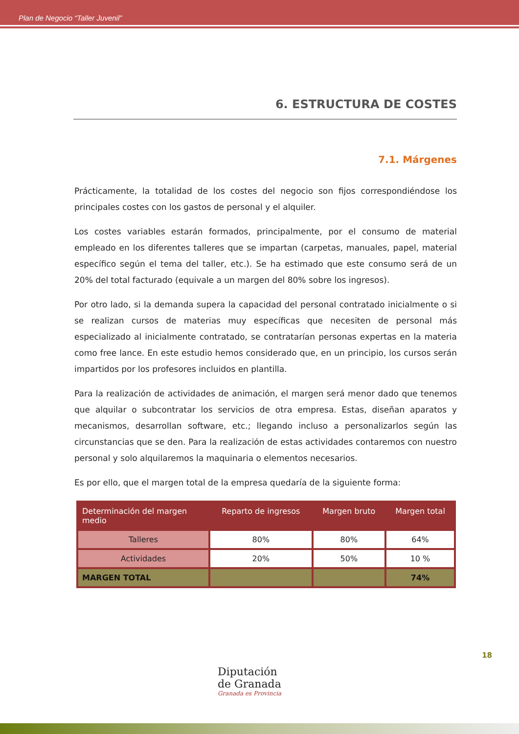Plan de Negocio “Taller Juvenil”
6. ESTRUCTURA DE COSTES
7.1. Márgenes
Prácticamente, la totalidad de los costes del negocio son fijos correspondiéndose los principales costes con los gastos de personal y el alquiler.
Los costes variables estarán formados, principalmente, por el consumo de material empleado en los diferentes talleres que se impartan (carpetas, manuales, papel, material específico según el tema del taller, etc.). Se ha estimado que este consumo será de un 20% del total facturado (equivale a un margen del 80% sobre los ingresos).
Por otro lado, si la demanda supera la capacidad del personal contratado inicialmente o si se realizan cursos de materias muy específicas que necesiten de personal más especializado al inicialmente contratado, se contratarían personas expertas en la materia como free lance. En este estudio hemos considerado que, en un principio, los cursos serán impartidos por los profesores incluidos en plantilla.
Para la realización de actividades de animación, el margen será menor dado que tenemos que alquilar o subcontratar los servicios de otra empresa. Estas, diseñan aparatos y mecanismos, desarrollan software, etc.; llegando incluso a personalizarlos según las circunstancias que se den. Para la realización de estas actividades contaremos con nuestro personal y solo alquilaremos la maquinaria o elementos necesarios.
Es por ello, que el margen total de la empresa quedaría de la siguiente forma:
| Determinación del margen medio | Reparto de ingresos | Margen bruto | Margen total |
| --- | --- | --- | --- |
| Talleres | 80% | 80% | 64% |
| Actividades | 20% | 50% | 10 % |
| MARGEN TOTAL | | | 74% |
18
Diputación
de Granada
Granada es Provincia